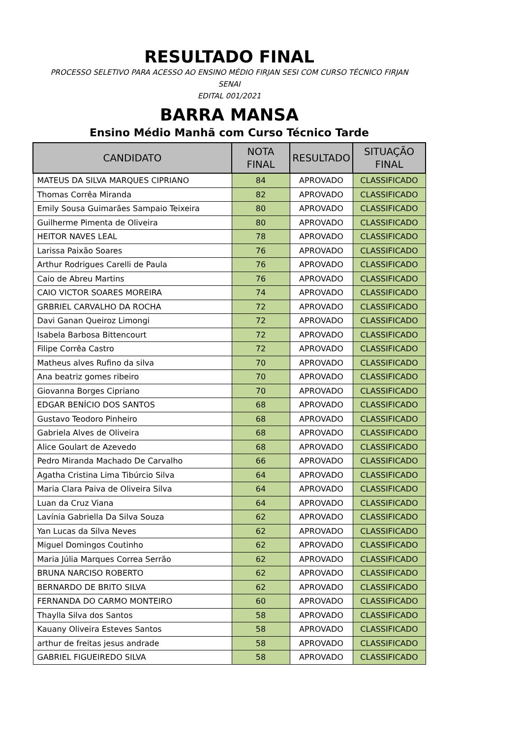RESULTADO FINAL
PROCESSO SELETIVO PARA ACESSO AO ENSINO MÉDIO FIRJAN SESI COM CURSO TÉCNICO FIRJAN
SENAI
EDITAL 001/2021
BARRA MANSA
Ensino Médio Manhã com Curso Técnico Tarde
| CANDIDATO | NOTA FINAL | RESULTADO | SITUAÇÃO FINAL |
| --- | --- | --- | --- |
| MATEUS DA SILVA MARQUES CIPRIANO | 84 | APROVADO | CLASSIFICADO |
| Thomas Corrêa Miranda | 82 | APROVADO | CLASSIFICADO |
| Emily Sousa Guimarães Sampaio Teixeira | 80 | APROVADO | CLASSIFICADO |
| Guilherme Pimenta de Oliveira | 80 | APROVADO | CLASSIFICADO |
| HEITOR NAVES LEAL | 78 | APROVADO | CLASSIFICADO |
| Larissa Paixão Soares | 76 | APROVADO | CLASSIFICADO |
| Arthur Rodrigues Carelli de Paula | 76 | APROVADO | CLASSIFICADO |
| Caio de Abreu Martins | 76 | APROVADO | CLASSIFICADO |
| CAIO VICTOR SOARES MOREIRA | 74 | APROVADO | CLASSIFICADO |
| GRBRIEL CARVALHO DA ROCHA | 72 | APROVADO | CLASSIFICADO |
| Davi Ganan Queiroz Limongi | 72 | APROVADO | CLASSIFICADO |
| Isabela Barbosa Bittencourt | 72 | APROVADO | CLASSIFICADO |
| Filipe Corrêa Castro | 72 | APROVADO | CLASSIFICADO |
| Matheus alves Rufino da silva | 70 | APROVADO | CLASSIFICADO |
| Ana beatriz gomes ribeiro | 70 | APROVADO | CLASSIFICADO |
| Giovanna Borges Cipriano | 70 | APROVADO | CLASSIFICADO |
| EDGAR BENÍCIO DOS SANTOS | 68 | APROVADO | CLASSIFICADO |
| Gustavo Teodoro Pinheiro | 68 | APROVADO | CLASSIFICADO |
| Gabriela Alves de Oliveira | 68 | APROVADO | CLASSIFICADO |
| Alice Goulart de Azevedo | 68 | APROVADO | CLASSIFICADO |
| Pedro Miranda Machado De Carvalho | 66 | APROVADO | CLASSIFICADO |
| Agatha Cristina Lima Tibúrcio Silva | 64 | APROVADO | CLASSIFICADO |
| Maria Clara Paiva de Oliveira Silva | 64 | APROVADO | CLASSIFICADO |
| Luan da Cruz Viana | 64 | APROVADO | CLASSIFICADO |
| Lavínia Gabriella Da Silva Souza | 62 | APROVADO | CLASSIFICADO |
| Yan Lucas da Silva Neves | 62 | APROVADO | CLASSIFICADO |
| Miguel Domingos Coutinho | 62 | APROVADO | CLASSIFICADO |
| Maria Júlia Marques Correa Serrão | 62 | APROVADO | CLASSIFICADO |
| BRUNA NARCISO ROBERTO | 62 | APROVADO | CLASSIFICADO |
| BERNARDO DE BRITO SILVA | 62 | APROVADO | CLASSIFICADO |
| FERNANDA DO CARMO MONTEIRO | 60 | APROVADO | CLASSIFICADO |
| Thaylla Silva dos Santos | 58 | APROVADO | CLASSIFICADO |
| Kauany Oliveira Esteves Santos | 58 | APROVADO | CLASSIFICADO |
| arthur de freitas jesus andrade | 58 | APROVADO | CLASSIFICADO |
| GABRIEL FIGUEIREDO SILVA | 58 | APROVADO | CLASSIFICADO |